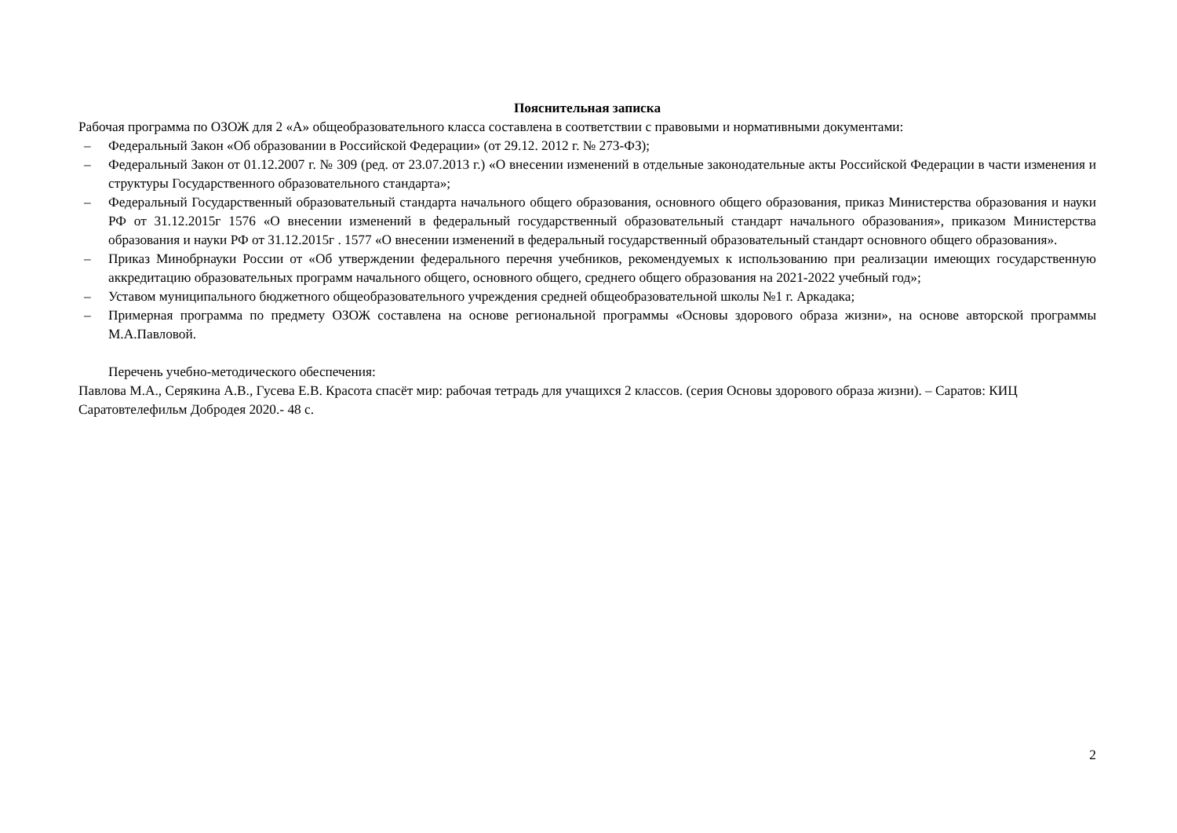Пояснительная записка
Рабочая программа по ОЗОЖ для 2 «А» общеобразовательного класса составлена в соответствии с правовыми и нормативными документами:
– Федеральный Закон «Об образовании в Российской Федерации» (от 29.12. 2012 г. № 273-ФЗ);
– Федеральный Закон от 01.12.2007 г. № 309 (ред. от 23.07.2013 г.) «О внесении изменений в отдельные законодательные акты Российской Федерации в части изменения и структуры Государственного образовательного стандарта»;
– Федеральный Государственный образовательный стандарта начального общего образования, основного общего образования, приказ Министерства образования и науки РФ от 31.12.2015г 1576 «О внесении изменений в федеральный государственный образовательный стандарт начального образования», приказом Министерства образования и науки РФ от 31.12.2015г . 1577 «О внесении изменений в федеральный государственный образовательный стандарт основного общего образования».
– Приказ Минобрнауки России от «Об утверждении федерального перечня учебников, рекомендуемых к использованию при реализации имеющих государственную аккредитацию образовательных программ начального общего, основного общего, среднего общего образования на 2021-2022 учебный год»;
– Уставом муниципального бюджетного общеобразовательного учреждения средней общеобразовательной школы №1 г. Аркадака;
– Примерная программа по предмету ОЗОЖ составлена на основе региональной программы «Основы здорового образа жизни», на основе авторской программы М.А.Павловой.
Перечень учебно-методического обеспечения:
Павлова М.А., Серякина А.В., Гусева Е.В. Красота спасёт мир: рабочая тетрадь для учащихся 2 классов. (серия Основы здорового образа жизни). – Саратов: КИЦ Саратовтелефильм Добродея 2020.- 48 с.
2